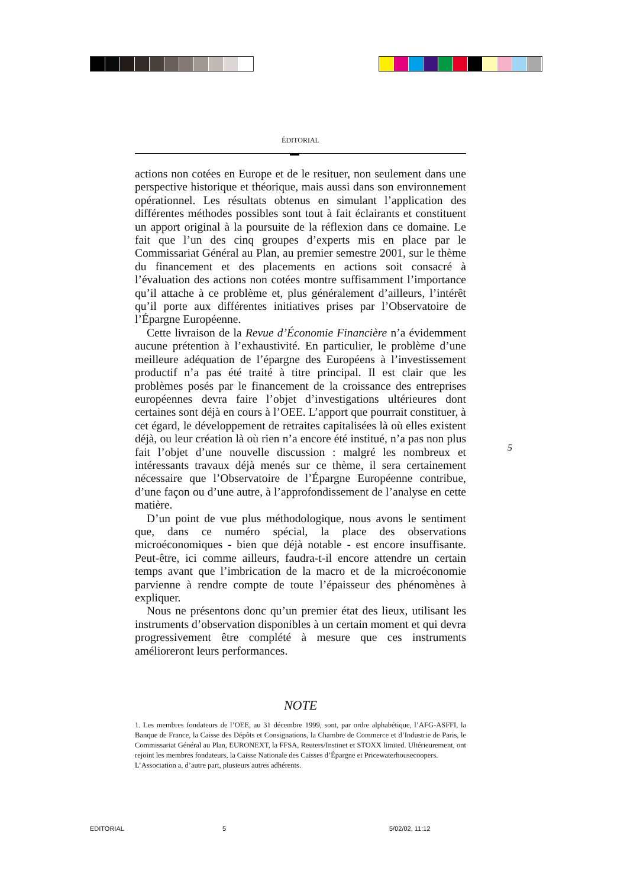ÉDITORIAL
actions non cotées en Europe et de le resituer, non seulement dans une perspective historique et théorique, mais aussi dans son environnement opérationnel. Les résultats obtenus en simulant l’application des différentes méthodes possibles sont tout à fait éclairants et constituent un apport original à la poursuite de la réflexion dans ce domaine. Le fait que l’un des cinq groupes d’experts mis en place par le Commissariat Général au Plan, au premier semestre 2001, sur le thème du financement et des placements en actions soit consacré à l’évaluation des actions non cotées montre suffisamment l’importance qu’il attache à ce problème et, plus généralement d’ailleurs, l’intérêt qu’il porte aux différentes initiatives prises par l’Observatoire de l’Épargne Européenne.
Cette livraison de la Revue d’Économie Financière n’a évidemment aucune prétention à l’exhaustivité. En particulier, le problème d’une meilleure adéquation de l’épargne des Européens à l’investissement productif n’a pas été traité à titre principal. Il est clair que les problèmes posés par le financement de la croissance des entreprises européennes devra faire l’objet d’investigations ultérieures dont certaines sont déjà en cours à l’OEE. L’apport que pourrait constituer, à cet égard, le développement de retraites capitalisées là où elles existent déjà, ou leur création là où rien n’a encore été institué, n’a pas non plus fait l’objet d’une nouvelle discussion : malgré les nombreux et intéressants travaux déjà menés sur ce thème, il sera certainement nécessaire que l’Observatoire de l’Épargne Européenne contribue, d’une façon ou d’une autre, à l’approfondissement de l’analyse en cette matière.
D’un point de vue plus méthodologique, nous avons le sentiment que, dans ce numéro spécial, la place des observations microéconomiques - bien que déjà notable - est encore insuffisante. Peut-être, ici comme ailleurs, faudra-t-il encore attendre un certain temps avant que l’imbrication de la macro et de la microéconomie parvienne à rendre compte de toute l’épaisseur des phénomènes à expliquer.
Nous ne présentons donc qu’un premier état des lieux, utilisant les instruments d’observation disponibles à un certain moment et qui devra progressivement être complété à mesure que ces instruments amélioreront leurs performances.
NOTE
1. Les membres fondateurs de l’OEE, au 31 décembre 1999, sont, par ordre alphabétique, l’AFG-ASFFI, la Banque de France, la Caisse des Dépôts et Consignations, la Chambre de Commerce et d’Industrie de Paris, le Commissariat Général au Plan, EURONEXT, la FFSA, Reuters/Instinet et STOXX limited. Ultérieurement, ont rejoint les membres fondateurs, la Caisse Nationale des Caisses d’Épargne et Pricewaterhousecoopers.
L’Association a, d’autre part, plusieurs autres adhérents.
5
EDITORIAL 5 5/02/02, 11:12